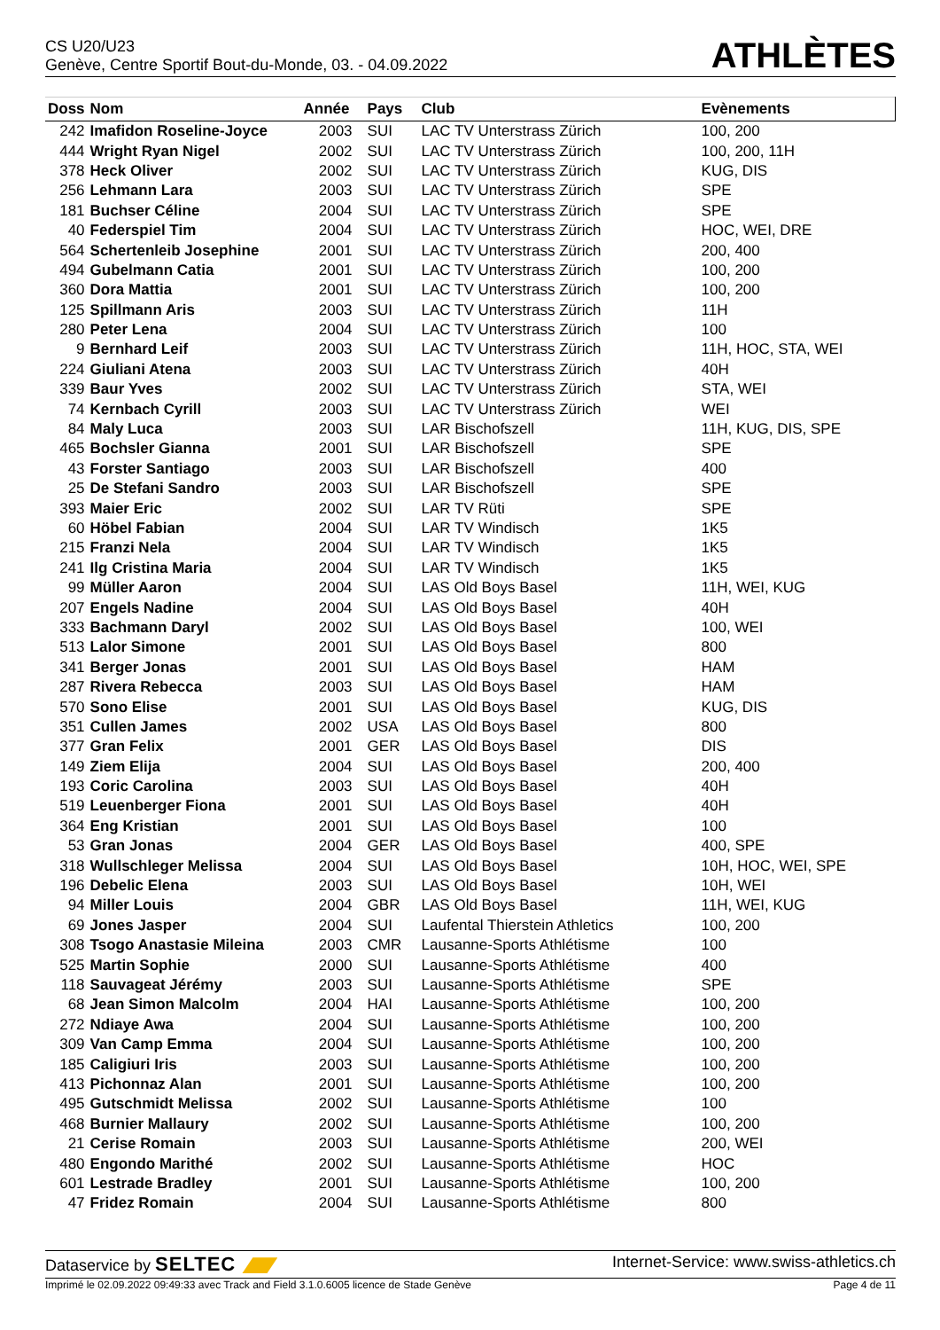CS U20/U23
Genève, Centre Sportif Bout-du-Monde, 03. - 04.09.2022
ATHLÈTES
| Doss | Nom | Année | Pays | Club | Evènements |
| --- | --- | --- | --- | --- | --- |
| 242 | Imafidon Roseline-Joyce | 2003 | SUI | LAC TV Unterstrass Zürich | 100, 200 |
| 444 | Wright Ryan Nigel | 2002 | SUI | LAC TV Unterstrass Zürich | 100, 200, 11H |
| 378 | Heck Oliver | 2002 | SUI | LAC TV Unterstrass Zürich | KUG, DIS |
| 256 | Lehmann Lara | 2003 | SUI | LAC TV Unterstrass Zürich | SPE |
| 181 | Buchser Céline | 2004 | SUI | LAC TV Unterstrass Zürich | SPE |
| 40 | Federspiel Tim | 2004 | SUI | LAC TV Unterstrass Zürich | HOC, WEI, DRE |
| 564 | Schertenleib Josephine | 2001 | SUI | LAC TV Unterstrass Zürich | 200, 400 |
| 494 | Gubelmann Catia | 2001 | SUI | LAC TV Unterstrass Zürich | 100, 200 |
| 360 | Dora Mattia | 2001 | SUI | LAC TV Unterstrass Zürich | 100, 200 |
| 125 | Spillmann Aris | 2003 | SUI | LAC TV Unterstrass Zürich | 11H |
| 280 | Peter Lena | 2004 | SUI | LAC TV Unterstrass Zürich | 100 |
| 9 | Bernhard Leif | 2003 | SUI | LAC TV Unterstrass Zürich | 11H, HOC, STA, WEI |
| 224 | Giuliani Atena | 2003 | SUI | LAC TV Unterstrass Zürich | 40H |
| 339 | Baur Yves | 2002 | SUI | LAC TV Unterstrass Zürich | STA, WEI |
| 74 | Kernbach Cyrill | 2003 | SUI | LAC TV Unterstrass Zürich | WEI |
| 84 | Maly Luca | 2003 | SUI | LAR Bischofszell | 11H, KUG, DIS, SPE |
| 465 | Bochsler Gianna | 2001 | SUI | LAR Bischofszell | SPE |
| 43 | Forster Santiago | 2003 | SUI | LAR Bischofszell | 400 |
| 25 | De Stefani Sandro | 2003 | SUI | LAR Bischofszell | SPE |
| 393 | Maier Eric | 2002 | SUI | LAR TV Rüti | SPE |
| 60 | Höbel Fabian | 2004 | SUI | LAR TV Windisch | 1K5 |
| 215 | Franzi Nela | 2004 | SUI | LAR TV Windisch | 1K5 |
| 241 | Ilg Cristina Maria | 2004 | SUI | LAR TV Windisch | 1K5 |
| 99 | Müller Aaron | 2004 | SUI | LAS Old Boys Basel | 11H, WEI, KUG |
| 207 | Engels Nadine | 2004 | SUI | LAS Old Boys Basel | 40H |
| 333 | Bachmann Daryl | 2002 | SUI | LAS Old Boys Basel | 100, WEI |
| 513 | Lalor Simone | 2001 | SUI | LAS Old Boys Basel | 800 |
| 341 | Berger Jonas | 2001 | SUI | LAS Old Boys Basel | HAM |
| 287 | Rivera Rebecca | 2003 | SUI | LAS Old Boys Basel | HAM |
| 570 | Sono Elise | 2001 | SUI | LAS Old Boys Basel | KUG, DIS |
| 351 | Cullen James | 2002 | USA | LAS Old Boys Basel | 800 |
| 377 | Gran Felix | 2001 | GER | LAS Old Boys Basel | DIS |
| 149 | Ziem Elija | 2004 | SUI | LAS Old Boys Basel | 200, 400 |
| 193 | Coric Carolina | 2003 | SUI | LAS Old Boys Basel | 40H |
| 519 | Leuenberger Fiona | 2001 | SUI | LAS Old Boys Basel | 40H |
| 364 | Eng Kristian | 2001 | SUI | LAS Old Boys Basel | 100 |
| 53 | Gran Jonas | 2004 | GER | LAS Old Boys Basel | 400, SPE |
| 318 | Wullschleger Melissa | 2004 | SUI | LAS Old Boys Basel | 10H, HOC, WEI, SPE |
| 196 | Debelic Elena | 2003 | SUI | LAS Old Boys Basel | 10H, WEI |
| 94 | Miller Louis | 2004 | GBR | LAS Old Boys Basel | 11H, WEI, KUG |
| 69 | Jones Jasper | 2004 | SUI | Laufental Thierstein Athletics | 100, 200 |
| 308 | Tsogo Anastasie Mileina | 2003 | CMR | Lausanne-Sports Athlétisme | 100 |
| 525 | Martin Sophie | 2000 | SUI | Lausanne-Sports Athlétisme | 400 |
| 118 | Sauvageat Jérémy | 2003 | SUI | Lausanne-Sports Athlétisme | SPE |
| 68 | Jean Simon Malcolm | 2004 | HAI | Lausanne-Sports Athlétisme | 100, 200 |
| 272 | Ndiaye Awa | 2004 | SUI | Lausanne-Sports Athlétisme | 100, 200 |
| 309 | Van Camp Emma | 2004 | SUI | Lausanne-Sports Athlétisme | 100, 200 |
| 185 | Caligiuri Iris | 2003 | SUI | Lausanne-Sports Athlétisme | 100, 200 |
| 413 | Pichonnaz Alan | 2001 | SUI | Lausanne-Sports Athlétisme | 100, 200 |
| 495 | Gutschmidt Melissa | 2002 | SUI | Lausanne-Sports Athlétisme | 100 |
| 468 | Burnier Mallaury | 2002 | SUI | Lausanne-Sports Athlétisme | 100, 200 |
| 21 | Cerise Romain | 2003 | SUI | Lausanne-Sports Athlétisme | 200, WEI |
| 480 | Engondo Marithé | 2002 | SUI | Lausanne-Sports Athlétisme | HOC |
| 601 | Lestrade Bradley | 2001 | SUI | Lausanne-Sports Athlétisme | 100, 200 |
| 47 | Fridez Romain | 2004 | SUI | Lausanne-Sports Athlétisme | 800 |
Dataservice by SELTEC
Internet-Service: www.swiss-athletics.ch
Imprimé le 02.09.2022 09:49:33 avec Track and Field 3.1.0.6005 licence de Stade Genève
Page 4 de 11